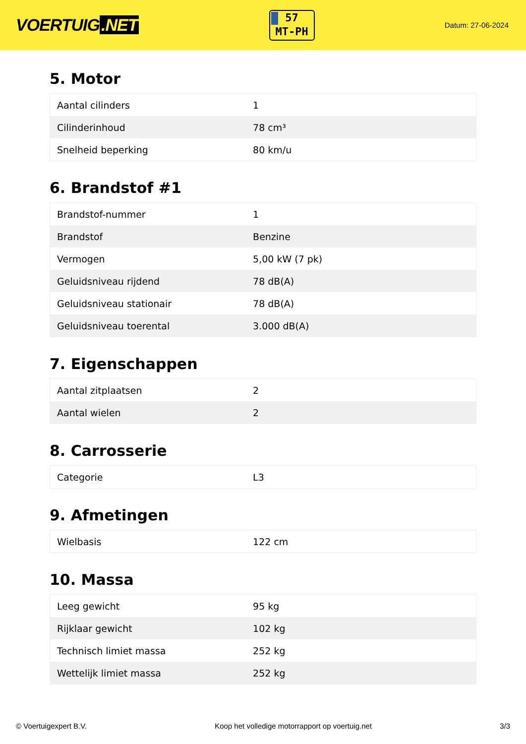VOERTUIG.NET
57
MT-PH
Datum: 27-06-2024
5. Motor
| Aantal cilinders | 1 |
| Cilinderinhoud | 78 cm³ |
| Snelheid beperking | 80 km/u |
6. Brandstof #1
| Brandstof-nummer | 1 |
| Brandstof | Benzine |
| Vermogen | 5,00 kW (7 pk) |
| Geluidsniveau rijdend | 78 dB(A) |
| Geluidsniveau stationair | 78 dB(A) |
| Geluidsniveau toerental | 3.000 dB(A) |
7. Eigenschappen
| Aantal zitplaatsen | 2 |
| Aantal wielen | 2 |
8. Carrosserie
| Categorie | L3 |
9. Afmetingen
| Wielbasis | 122 cm |
10. Massa
| Leeg gewicht | 95 kg |
| Rijklaar gewicht | 102 kg |
| Technisch limiet massa | 252 kg |
| Wettelijk limiet massa | 252 kg |
© Voertuigexpert B.V. Koop het volledige motorrapport op voertuig.net 3/3